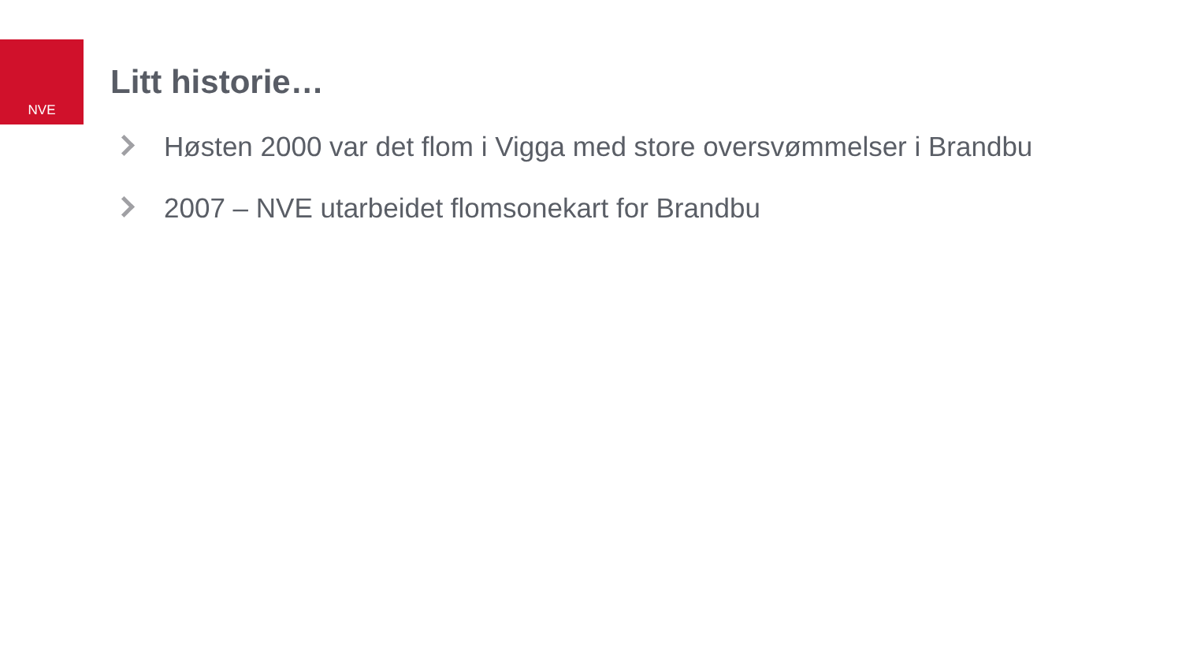NVE
Litt historie…
Høsten 2000 var det flom i Vigga med store oversvømmelser i Brandbu
2007 – NVE utarbeidet flomsonekart for Brandbu